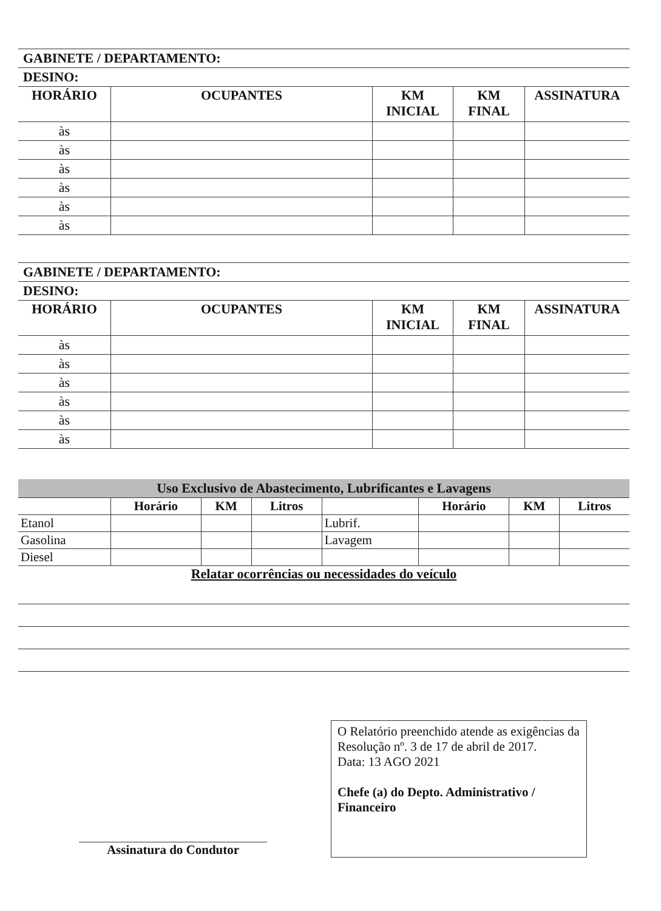GABINETE / DEPARTAMENTO:
DESINO:
| HORÁRIO | OCUPANTES | KM INICIAL | KM FINAL | ASSINATURA |
| --- | --- | --- | --- | --- |
| às | | | | |
| às | | | | |
| às | | | | |
| às | | | | |
| às | | | | |
| às | | | | |
GABINETE / DEPARTAMENTO:
DESINO:
| HORÁRIO | OCUPANTES | KM INICIAL | KM FINAL | ASSINATURA |
| --- | --- | --- | --- | --- |
| às | | | | |
| às | | | | |
| às | | | | |
| às | | | | |
| às | | | | |
| às | | | | |
Uso Exclusivo de Abastecimento, Lubrificantes e Lavagens
| | Horário | KM | Litros | | Horário | KM | Litros |
| --- | --- | --- | --- | --- | --- | --- | --- |
| Etanol | | | | Lubrif. | | | |
| Gasolina | | | | Lavagem | | | |
| Diesel | | | | | | | |
Relatar ocorrências ou necessidades do veículo
Assinatura do Condutor
O Relatório preenchido atende as exigências da Resolução nº. 3 de 17 de abril de 2017.
Data: 13 AGO 2021
Chefe (a) do Depto. Administrativo / Financeiro